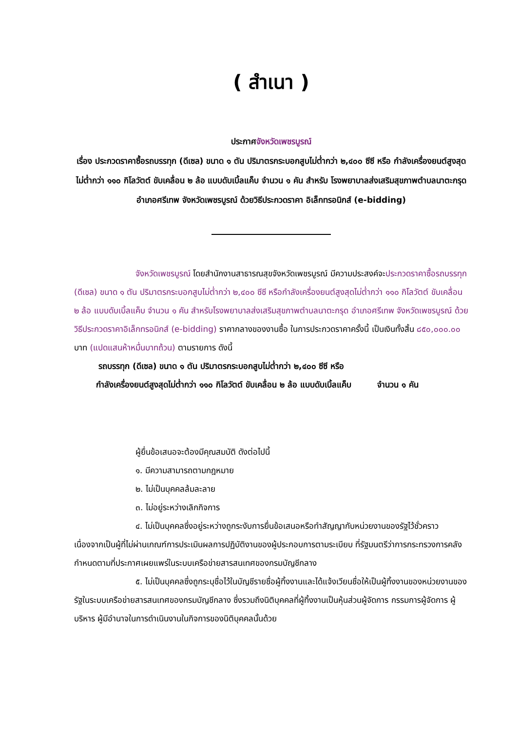( สำเนา )
ประกาศจังหวัดเพชรบูรณ์
เรื่อง ประกวดราคาซื้อรถบรรทุก (ดีเซล) ขนาด ๑ ตัน ปริมาตรกระบอกสูบไม่ต่ำกว่า ๒,๔๐๐ ซีซี หรือ กำลังเครื่องยนต์สูงสุดไม่ต่ำกว่า ๑๑๐ กิโลวัตต์ ขับเคลื่อน ๒ ล้อ แบบดับเบิ้ลแค็บ จำนวน ๑ คัน สำหรับ โรงพยาบาลส่งเสริมสุขภาพตำบลนาตะกรุด อำเภอศรีเทพ จังหวัดเพชรบูรณ์ ด้วยวิธีประกวดราคา อิเล็กทรอนิกส์ (e-bidding)
จังหวัดเพชรบูรณ์ โดยสำนักงานสาธารณสุขจังหวัดเพชรบูรณ์ มีความประสงค์จะประกวดราคาซื้อรถบรรทุก (ดีเซล) ขนาด ๑ ตัน ปริมาตรกระบอกสูบไม่ต่ำกว่า ๒,๔๐๐ ซีซี หรือกำลังเครื่องยนต์สูงสุดไม่ต่ำกว่า ๑๑๐ กิโลวัตต์ ขับเคลื่อน ๒ ล้อ แบบดับเบิ้ลแค็บ จำนวน ๑ คัน สำหรับโรงพยาบาลส่งเสริมสุขภาพตำบลนาตะกรุด อำเภอศรีเทพ จังหวัดเพชรบูรณ์ ด้วยวิธีประกวดราคาอิเล็กทรอนิกส์ (e-bidding) ราคากลางของงานซื้อ ในการประกวดราคาครั้งนี้ เป็นเงินทั้งสิ้น ๘๕๐,๐๐๐.๐๐ บาท (แปดแสนห้าหมื่นบาทถ้วน) ตามรายการ ดังนี้
รถบรรทุก (ดีเซล) ขนาด ๑ ตัน ปริมาตรกระบอกสูบไม่ต่ำกว่า ๒,๔๐๐ ซีซี หรือ
กำลังเครื่องยนต์สูงสุดไม่ต่ำกว่า ๑๑๐ กิโลวัตต์ ขับเคลื่อน ๒ ล้อ แบบดับเบิ้ลแค็บ จำนวน ๑ คัน
ผู้ยื่นข้อเสนอจะต้องมีคุณสมบัติ ดังต่อไปนี้
๑. มีความสามารถตามกฎหมาย
๒. ไม่เป็นบุคคลล้มละลาย
๓. ไม่อยู่ระหว่างเลิกกิจการ
๔. ไม่เป็นบุคคลซึ่งอยู่ระหว่างถูกระงับการยื่นข้อเสนอหรือทำสัญญากับหน่วยงานของรัฐไว้ชั่วคราว เนื่องจากเป็นผู้ที่ไม่ผ่านเกณฑ์การประเมินผลการปฏิบัติงานของผู้ประกอบการตามระเบียบ ที่รัฐมนตรีว่าการกระทรวงการคลังกำหนดตามที่ประกาศเผยแพร่ในระบบเครือข่ายสารสนเทศของกรมบัญชีกลาง
๕. ไม่เป็นบุคคลซึ่งถูกระบุชื่อไว้ในบัญชีรายชื่อผู้ทิ้งงานและได้แจ้งเวียนชื่อให้เป็นผู้ทิ้งงานของหน่วยงานของรัฐในระบบเครือข่ายสารสนเทศของกรมบัญชีกลาง ซึ่งรวมถึงนิติบุคคลที่ผู้ทิ้งงานเป็นหุ้นส่วนผู้จัดการ กรรมการผู้จัดการ ผู้บริหาร ผู้มีอำนาจในการดำเนินงานในกิจการของนิติบุคคลนั้นด้วย